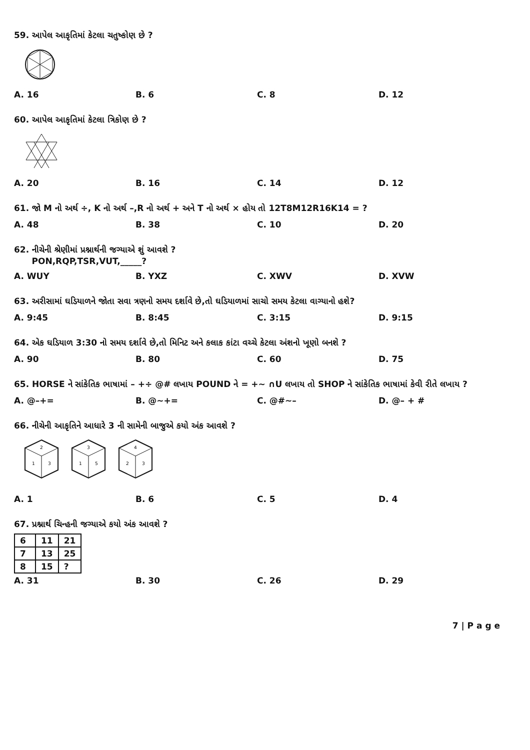59. આપેલ આકૃતિમાં કેટલા ચતુષ્કોણ છે ?
A. 16 B. 6 C. 8 D. 12
60. આપેલ આકૃતિમાં કેટલા ત્રિકોણ છે ?
A. 20 B. 16 C. 14 D. 12
61. જો M નો અર્થ ÷, K નો અર્થ –,R નો અર્થ + અને T નો અર્થ × હોય તો 12T8M12R16K14 = ?
A. 48 B. 38 C. 10 D. 20
62. નીચેની શ્રેણીમાં પ્રશ્નાર્થની જગ્યાએ શું આવશે ?
PON,RQP,TSR,VUT,_____?
A. WUY B. YXZ C. XWV D. XVW
63. અરીસામાં ઘડિયાળને જોતા સવા ત્રણનો સમય દર્શાવે છે,તો ઘડિયાળમાં સાચો સમય કેટલા વાગ્યાનો હશે?
A. 9:45 B. 8:45 C. 3:15 D. 9:15
64. એક ઘડિયાળ 3:30 નો સમય દર્શાવે છે,તો મિનિટ અને કલાક કાંટા વચ્ચે કેટલા અંશનો ખૂણો બનશે ?
A. 90 B. 80 C. 60 D. 75
65. HORSE ને સાંકેતિક ભાષામાં – +÷ @# લખાય POUND ને = +~ ∩U લખાય તો SHOP ને સાંકેતિક ભાષામાં કેવી રીતે લખાય ?
A. @–+= B. @~+= C. @#~– D. @– + #
66. નીચેની આકૃતિને આધારે 3 ની સામેની બાજુએ કયો અંક આવશે ?
2
1
3
3
1
5
4
2
3
A. 1 B. 6 C. 5 D. 4
67. પ્રશ્નાર્થ ચિન્હની જગ્યાએ કયો અંક આવશે ?
| 6 | 11 | 21 |
| 7 | 13 | 25 |
| 8 | 15 | ? |
A. 31 B. 30 C. 26 D. 29
7 | P a g e